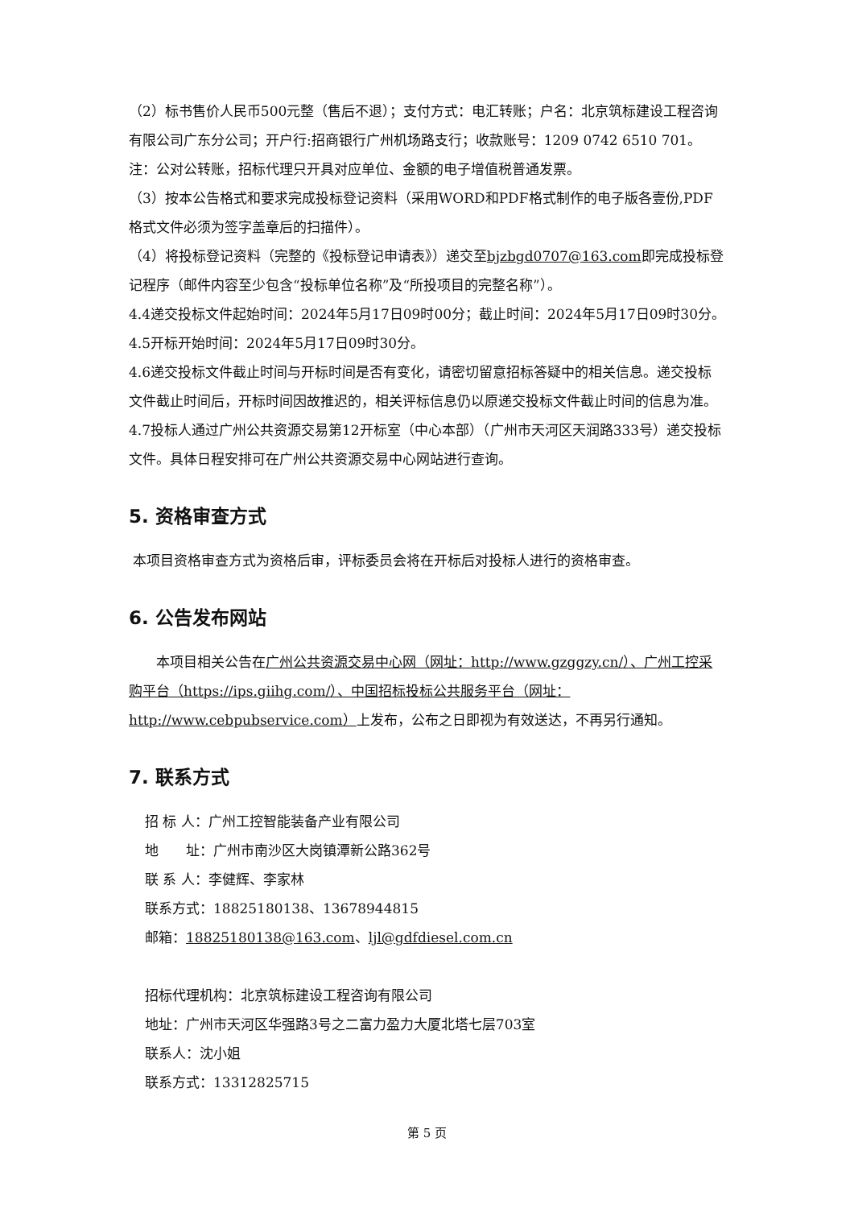（2）标书售价人民币500元整（售后不退）；支付方式：电汇转账；户名：北京筑标建设工程咨询有限公司广东分公司；开户行:招商银行广州机场路支行；收款账号：1209 0742 6510 701。注：公对公转账，招标代理只开具对应单位、金额的电子增值税普通发票。
（3）按本公告格式和要求完成投标登记资料（采用WORD和PDF格式制作的电子版各壹份,PDF格式文件必须为签字盖章后的扫描件）。
（4）将投标登记资料（完整的《投标登记申请表》）递交至bjzbgd0707@163.com即完成投标登记程序（邮件内容至少包含“投标单位名称”及“所投项目的完整名称”）。
4.4递交投标文件起始时间：2024年5月17日09时00分；截止时间：2024年5月17日09时30分。
4.5开标开始时间：2024年5月17日09时30分。
4.6递交投标文件截止时间与开标时间是否有变化，请密切留意招标答疑中的相关信息。递交投标文件截止时间后，开标时间因故推迟的，相关评标信息仍以原递交投标文件截止时间的信息为准。
4.7投标人通过广州公共资源交易第12开标室（中心本部）（广州市天河区天润路333号）递交投标文件。具体日程安排可在广州公共资源交易中心网站进行查询。
5. 资格审查方式
本项目资格审查方式为资格后审，评标委员会将在开标后对投标人进行的资格审查。
6. 公告发布网站
本项目相关公告在广州公共资源交易中心网（网址：http://www.gzggzy.cn/）、广州工控采购平台（https://ips.giihg.com/）、中国招标投标公共服务平台（网址：http://www.cebpubservice.com）上发布，公布之日即视为有效送达，不再另行通知。
7. 联系方式
招 标 人：广州工控智能装备产业有限公司
地　　址：广州市南沙区大岗镇潭新公路362号
联 系 人：李健辉、李家林
联系方式：18825180138、13678944815
邮箱：18825180138@163.com、ljl@gdfdiesel.com.cn
招标代理机构：北京筑标建设工程咨询有限公司
地址：广州市天河区华强路3号之二富力盈力大厦北塔七层703室
联系人：沈小姐
联系方式：13312825715
第 5 页